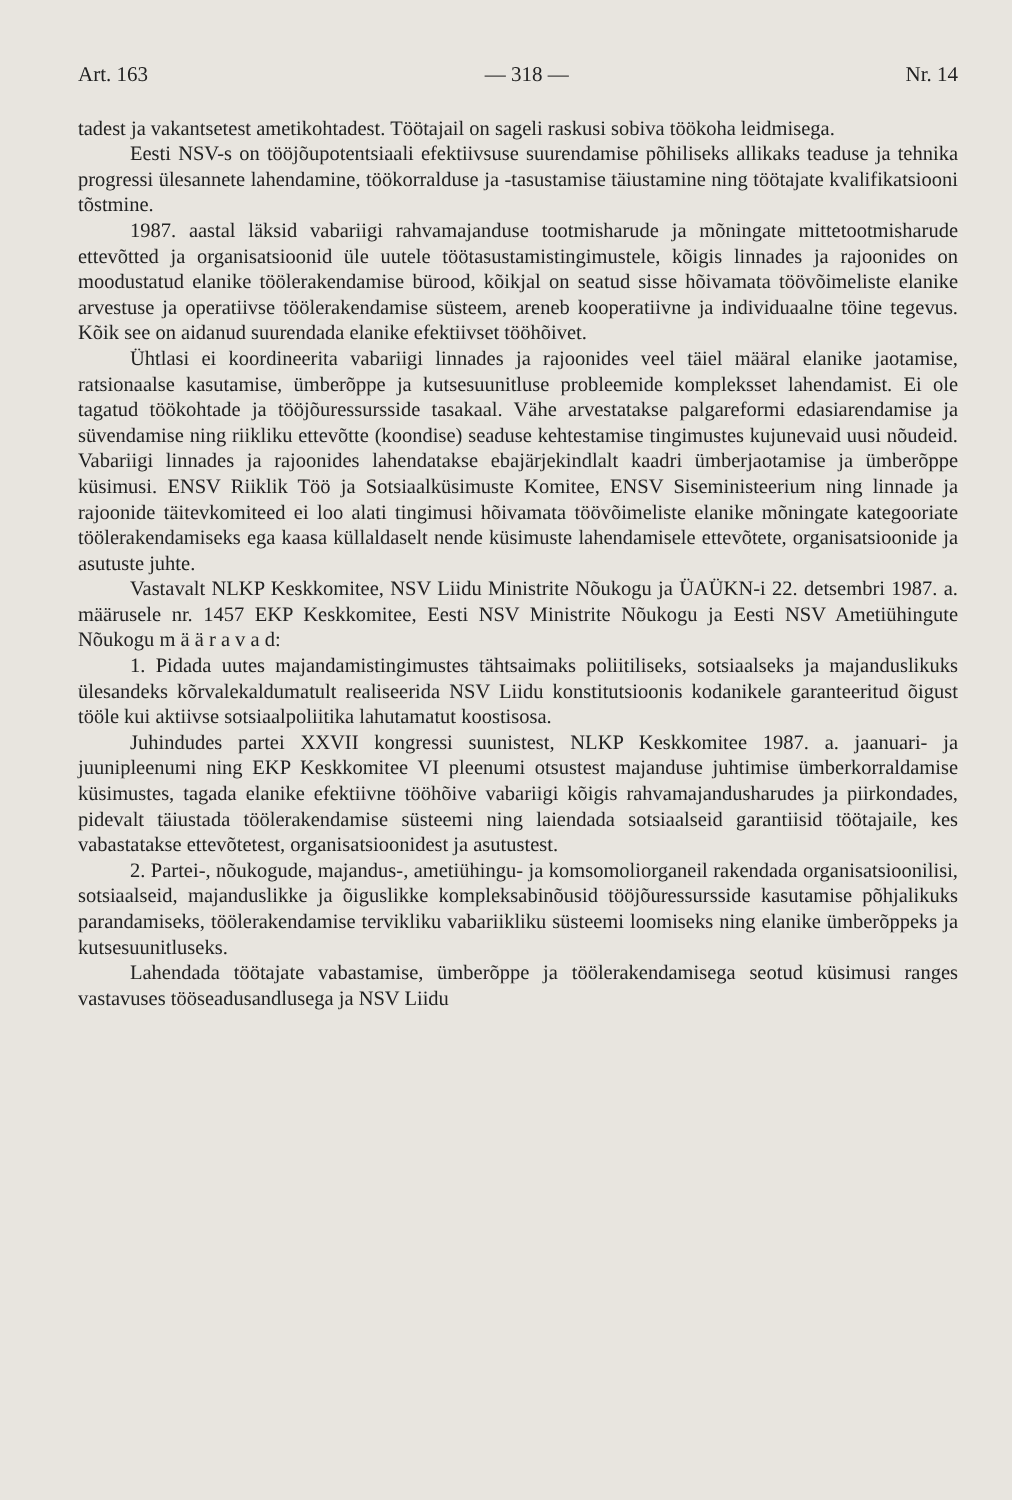Art. 163 — 318 — Nr. 14
tadest ja vakantsetest ametikohtadest. Töötajail on sageli raskusi sobiva töökoha leidmisega.
Eesti NSV-s on tööjõupotentsiaali efektiivsuse suurendamise põhiliseks allikaks teaduse ja tehnika progressi ülesannete lahendamine, töökorralduse ja -tasustamise täiustamine ning töötajate kvalifikatsiooni tõstmine.
1987. aastal läksid vabariigi rahvamajanduse tootmisharude ja mõningate mittetootmisharude ettevõtted ja organisatsioonid üle uutele töötasustamistingimustele, kõigis linnades ja rajoonides on moodustatud elanike töölerakendamise bürood, kõikjal on seatud sisse hõivamata töövõimeliste elanike arvestuse ja operatiivse töölerakendamise süsteem, areneb kooperatiivne ja individuaalne töine tegevus. Kõik see on aidanud suurendada elanike efektiivset tööhõivet.
Ühtlasi ei koordineerita vabariigi linnades ja rajoonides veel täiel määral elanike jaotamise, ratsionaalse kasutamise, ümberõppe ja kutsesuunitluse probleemide kompleksset lahendamist. Ei ole tagatud töökohtade ja tööjõuressursside tasakaal. Vähe arvestatakse palgareformi edasiarendamise ja süvendamise ning riikliku ettevõtte (koondise) seaduse kehtestamise tingimustes kujunevaid uusi nõudeid. Vabariigi linnades ja rajoonides lahendatakse ebajärjekindlalt kaadri ümberjaotamise ja ümberõppe küsimusi. ENSV Riiklik Töö ja Sotsiaalküsimuste Komitee, ENSV Siseministeerium ning linnade ja rajoonide täitevkomiteed ei loo alati tingimusi hõivamata töövõimeliste elanike mõningate kategooriate töölerakendamiseks ega kaasa küllaldaselt nende küsimuste lahendamisele ettevõtete, organisatsioonide ja asutuste juhte.
Vastavalt NLKP Keskkomitee, NSV Liidu Ministrite Nõukogu ja ÜAÜKN-i 22. detsembri 1987. a. määrusele nr. 1457 EKP Keskkomitee, Eesti NSV Ministrite Nõukogu ja Eesti NSV Ametiühingute Nõukogu m ä ä r a v a d:
1. Pidada uutes majandamistingimustes tähtsaimaks poliitiliseks, sotsiaalseks ja majanduslikuks ülesandeks kõrvalekaldumatult realiseerida NSV Liidu konstitutsioonis kodanikele garanteeritud õigust tööle kui aktiivse sotsiaalpoliitika lahutamatut koostisosa.
Juhindudes partei XXVII kongressi suunistest, NLKP Keskkomitee 1987. a. jaanuari- ja juunipleenumi ning EKP Keskkomitee VI pleenumi otsustest majanduse juhtimise ümberkorraldamise küsimustes, tagada elanike efektiivne tööhõive vabariigi kõigis rahvamajandusharudes ja piirkondades, pidevalt täiustada töölerakendamise süsteemi ning laiendada sotsiaalseid garantiisid töötajaile, kes vabastatakse ettevõtetest, organisatsioonidest ja asutustest.
2. Partei-, nõukogude, majandus-, ametiühingu- ja komsomoliorganeil rakendada organisatsioonilisi, sotsiaalseid, majanduslikke ja õiguslikke kompleksabinõusid tööjõuressursside kasutamise põhjalikuks parandamiseks, töölerakendamise tervikliku vabariikliku süsteemi loomiseks ning elanike ümberõppeks ja kutsesuunitluseks.
Lahendada töötajate vabastamise, ümberõppe ja töölerakendamisega seotud küsimusi ranges vastavuses tööseadusandlusega ja NSV Liidu